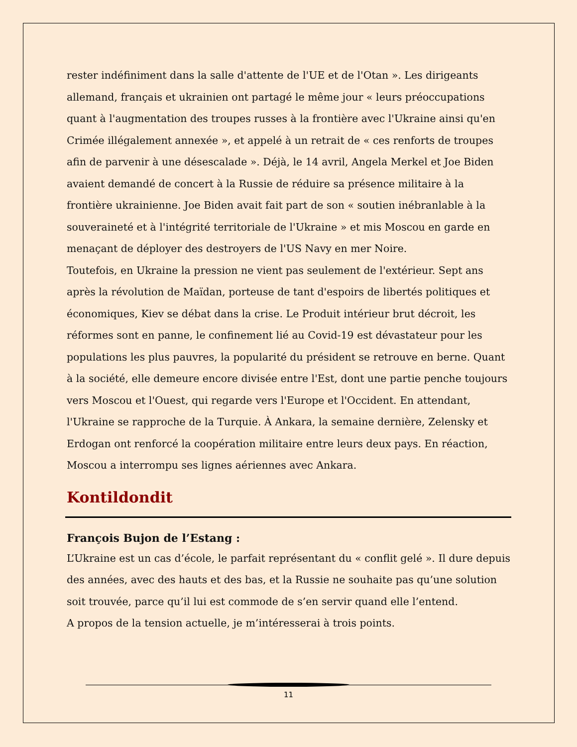rester indéfiniment dans la salle d'attente de l'UE et de l'Otan ». Les dirigeants allemand, français et ukrainien ont partagé le même jour « leurs préoccupations quant à l'augmentation des troupes russes à la frontière avec l'Ukraine ainsi qu'en Crimée illégalement annexée », et appelé à un retrait de « ces renforts de troupes afin de parvenir à une désescalade ». Déjà, le 14 avril, Angela Merkel et Joe Biden avaient demandé de concert à la Russie de réduire sa présence militaire à la frontière ukrainienne. Joe Biden avait fait part de son « soutien inébranlable à la souveraineté et à l'intégrité territoriale de l'Ukraine » et mis Moscou en garde en menaçant de déployer des destroyers de l'US Navy en mer Noire.
Toutefois, en Ukraine la pression ne vient pas seulement de l'extérieur. Sept ans après la révolution de Maïdan, porteuse de tant d'espoirs de libertés politiques et économiques, Kiev se débat dans la crise. Le Produit intérieur brut décroit, les réformes sont en panne, le confinement lié au Covid-19 est dévastateur pour les populations les plus pauvres, la popularité du président se retrouve en berne. Quant à la société, elle demeure encore divisée entre l'Est, dont une partie penche toujours vers Moscou et l'Ouest, qui regarde vers l'Europe et l'Occident. En attendant, l'Ukraine se rapproche de la Turquie. À Ankara, la semaine dernière, Zelensky et Erdogan ont renforcé la coopération militaire entre leurs deux pays. En réaction, Moscou a interrompu ses lignes aériennes avec Ankara.
Kontildondit
François Bujon de l’Estang :
L’Ukraine est un cas d’école, le parfait représentant du « conflit gelé ». Il dure depuis des années, avec des hauts et des bas, et la Russie ne souhaite pas qu’une solution soit trouvée, parce qu’il lui est commode de s’en servir quand elle l’entend.
A propos de la tension actuelle, je m’intéresserai à trois points.
11